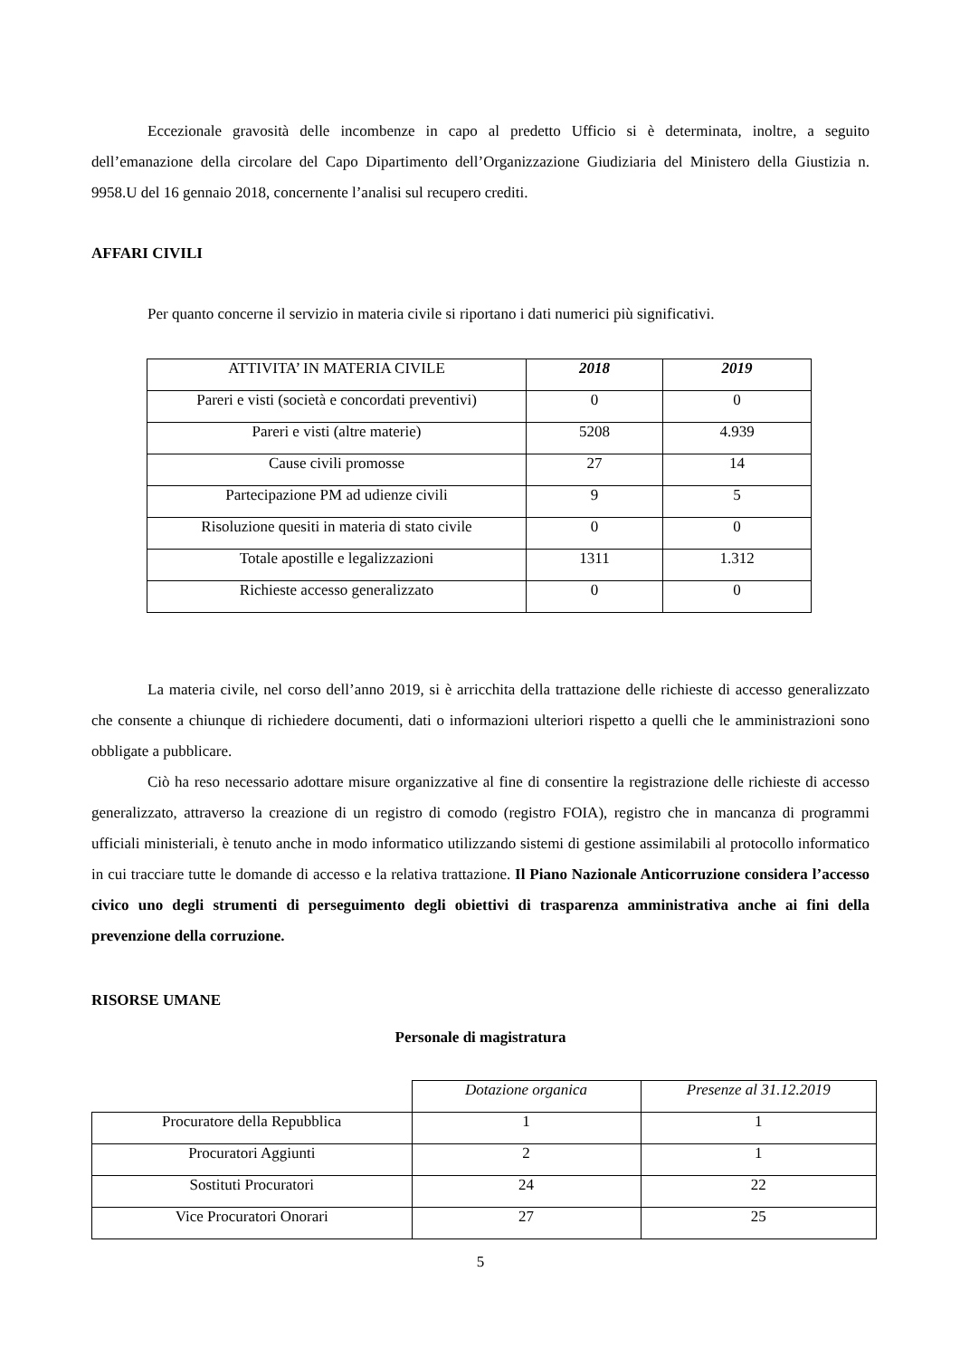Eccezionale gravosità delle incombenze in capo al predetto Ufficio si è determinata, inoltre, a seguito dell’emanazione della circolare del Capo Dipartimento dell’Organizzazione Giudiziaria del Ministero della Giustizia n. 9958.U del 16 gennaio 2018, concernente l’analisi sul recupero crediti.
AFFARI CIVILI
Per quanto concerne il servizio in materia civile si riportano i dati numerici più significativi.
| ATTIVITA’ IN MATERIA CIVILE | 2018 | 2019 |
| --- | --- | --- |
| Pareri e visti (società e concordati preventivi) | 0 | 0 |
| Pareri e visti (altre materie) | 5208 | 4.939 |
| Cause civili promosse | 27 | 14 |
| Partecipazione PM ad udienze civili | 9 | 5 |
| Risoluzione quesiti in materia di stato civile | 0 | 0 |
| Totale apostille e legalizzazioni | 1311 | 1.312 |
| Richieste accesso generalizzato | 0 | 0 |
La materia civile, nel corso dell’anno 2019, si è arricchita della trattazione delle richieste di accesso generalizzato che consente a chiunque di richiedere documenti, dati o informazioni ulteriori rispetto a quelli che le amministrazioni sono obbligate a pubblicare.
Ciò ha reso necessario adottare misure organizzative al fine di consentire la registrazione delle richieste di accesso generalizzato, attraverso la creazione di un registro di comodo (registro FOIA), registro che in mancanza di programmi ufficiali ministeriali, è tenuto anche in modo informatico utilizzando sistemi di gestione assimilabili al protocollo informatico in cui tracciare tutte le domande di accesso e la relativa trattazione. Il Piano Nazionale Anticorruzione considera l’accesso civico uno degli strumenti di perseguimento degli obiettivi di trasparenza amministrativa anche ai fini della prevenzione della corruzione.
RISORSE UMANE
Personale di magistratura
| | Dotazione organica | Presenze al 31.12.2019 |
| --- | --- | --- |
| Procuratore della Repubblica | 1 | 1 |
| Procuratori Aggiunti | 2 | 1 |
| Sostituti Procuratori | 24 | 22 |
| Vice Procuratori Onorari | 27 | 25 |
5